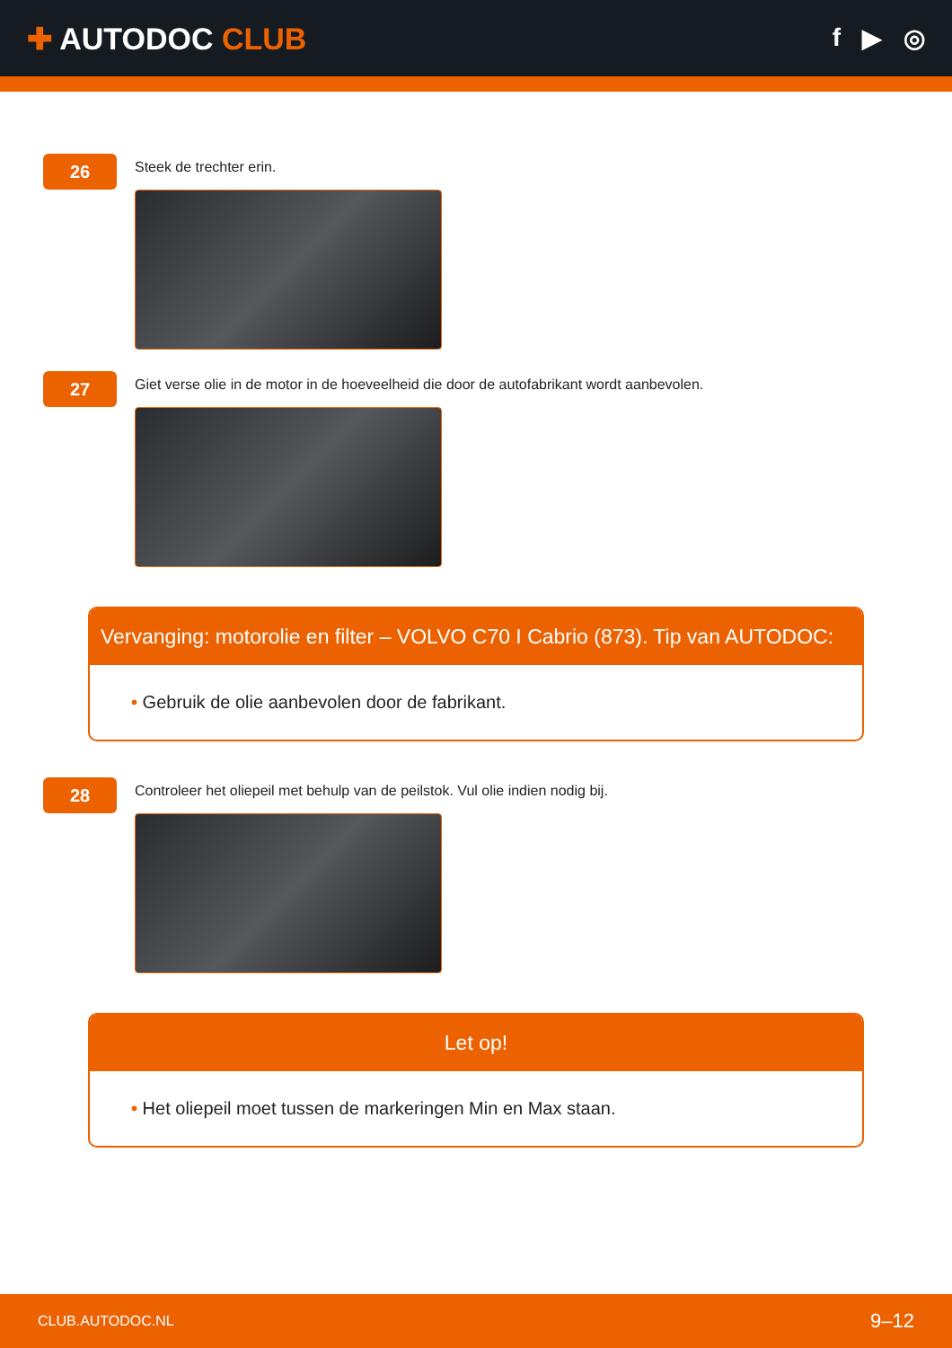✚ AUTODOC CLUB
f ▶ ◎
26
Steek de trechter erin.
27
Giet verse olie in de motor in de hoeveelheid die door de autofabrikant wordt aanbevolen.
Vervanging: motorolie en filter – VOLVO C70 I Cabrio (873). Tip van AUTODOC:
• Gebruik de olie aanbevolen door de fabrikant.
28
Controleer het oliepeil met behulp van de peilstok. Vul olie indien nodig bij.
Let op!
• Het oliepeil moet tussen de markeringen Min en Max staan.
CLUB.AUTODOC.NL 9–12